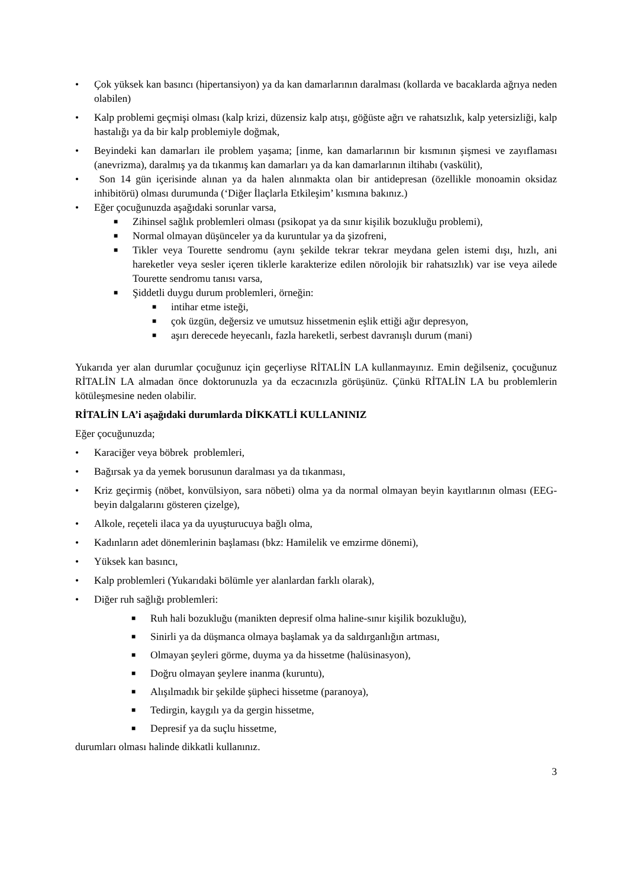• Çok yüksek kan basıncı (hipertansiyon) ya da kan damarlarının daralması (kollarda ve bacaklarda ağrıya neden olabilen)
• Kalp problemi geçmişi olması (kalp krizi, düzensiz kalp atışı, göğüste ağrı ve rahatsızlık, kalp yetersizliği, kalp hastalığı ya da bir kalp problemiyle doğmak,
• Beyindeki kan damarları ile problem yaşama; [inme, kan damarlarının bir kısmının şişmesi ve zayıflaması (anevrizma), daralmış ya da tıkanmış kan damarları ya da kan damarlarının iltihabı (vaskülit),
• Son 14 gün içerisinde alınan ya da halen alınmakta olan bir antidepresan (özellikle monoamin oksidaz inhibitörü) olması durumunda (‘Diğer İlaçlarla Etkileşim’ kısmına bakınız.)
• Eğer çocuğunuzda aşağıdaki sorunlar varsa,
■ Zihinsel sağlık problemleri olması (psikopat ya da sınır kişilik bozukluğu problemi),
■ Normal olmayan düşünceler ya da kuruntular ya da şizofreni,
■ Tikler veya Tourette sendromu (aynı şekilde tekrar tekrar meydana gelen istemi dışı, hızlı, ani hareketler veya sesler içeren tiklerle karakterize edilen nörolojik bir rahatsızlık) var ise veya ailede Tourette sendromu tanısı varsa,
■ Şiddetli duygu durum problemleri, örneğin:
■ intihar etme isteği,
■ çok üzgün, değersiz ve umutsuz hissetmenin eşlik ettiği ağır depresyon,
■ aşırı derecede heyecanlı, fazla hareketli, serbest davranışlı durum (mani)
Yukarıda yer alan durumlar çocuğunuz için geçerliyse RİTALİN LA kullanmayınız. Emin değilseniz, çocuğunuz RİTALİN LA almadan önce doktorunuzla ya da eczacınızla görüşünüz. Çünkü RİTALİN LA bu problemlerin kötüleşmesine neden olabilir.
RİTALİN LA’i aşağıdaki durumlarda DİKKATLİ KULLANINIZ
Eğer çocuğunuzda;
• Karaciğer veya böbrek problemleri,
• Bağırsak ya da yemek borusunun daralması ya da tıkanması,
• Kriz geçirmiş (nöbet, konvülsiyon, sara nöbeti) olma ya da normal olmayan beyin kayıtlarının olması (EEG-beyin dalgalarını gösteren çizelge),
• Alkole, reçeteli ilaca ya da uyuşturucuya bağlı olma,
• Kadınların adet dönemlerinin başlaması (bkz: Hamilelik ve emzirme dönemi),
• Yüksek kan basıncı,
• Kalp problemleri (Yukarıdaki bölümle yer alanlardan farklı olarak),
• Diğer ruh sağlığı problemleri:
■ Ruh hali bozukluğu (manikten depresif olma haline-sınır kişilik bozukluğu),
■ Sinirli ya da düşmanca olmaya başlamak ya da saldırganlığın artması,
■ Olmayan şeyleri görme, duyma ya da hissetme (halüsinasyon),
■ Doğru olmayan şeylere inanma (kuruntu),
■ Alışılmadık bir şekilde şüpheci hissetme (paranoya),
■ Tedirgin, kaygılı ya da gergin hissetme,
■ Depresif ya da suçlu hissetme,
durumları olması halinde dikkatli kullanınız.
3